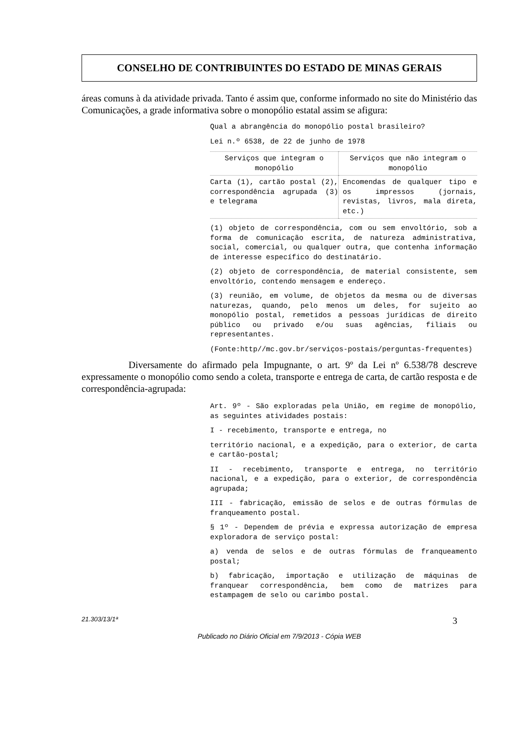CONSELHO DE CONTRIBUINTES DO ESTADO DE MINAS GERAIS
áreas comuns à da atividade privada. Tanto é assim que, conforme informado no site do Ministério das Comunicações, a grade informativa sobre o monopólio estatal assim se afigura:
Qual a abrangência do monopólio postal brasileiro?
Lei n.º 6538, de 22 de junho de 1978
| Serviços que integram o monopólio | Serviços que não integram o monopólio |
| --- | --- |
| Carta (1), cartão postal (2), correspondência agrupada (3) e telegrama | Encomendas de qualquer tipo e os impressos (jornais, revistas, livros, mala direta, etc.) |
(1) objeto de correspondência, com ou sem envoltório, sob a forma de comunicação escrita, de natureza administrativa, social, comercial, ou qualquer outra, que contenha informação de interesse específico do destinatário.
(2) objeto de correspondência, de material consistente, sem envoltório, contendo mensagem e endereço.
(3) reunião, em volume, de objetos da mesma ou de diversas naturezas, quando, pelo menos um deles, for sujeito ao monopólio postal, remetidos a pessoas jurídicas de direito público ou privado e/ou suas agências, filiais ou representantes.
(Fonte:http//mc.gov.br/serviços-postais/perguntas-frequentes)
Diversamente do afirmado pela Impugnante, o art. 9º da Lei nº 6.538/78 descreve expressamente o monopólio como sendo a coleta, transporte e entrega de carta, de cartão resposta e de correspondência-agrupada:
Art. 9º - São exploradas pela União, em regime de monopólio, as seguintes atividades postais:
I - recebimento, transporte e entrega, no
território nacional, e a expedição, para o exterior, de carta e cartão-postal;
II - recebimento, transporte e entrega, no território nacional, e a expedição, para o exterior, de correspondência agrupada;
III - fabricação, emissão de selos e de outras fórmulas de franqueamento postal.
§ 1º - Dependem de prévia e expressa autorização de empresa exploradora de serviço postal:
a) venda de selos e de outras fórmulas de franqueamento postal;
b) fabricação, importação e utilização de máquinas de franquear correspondência, bem como de matrizes para estampagem de selo ou carimbo postal.
21.303/13/1ª 3
Publicado no Diário Oficial em 7/9/2013 - Cópia WEB